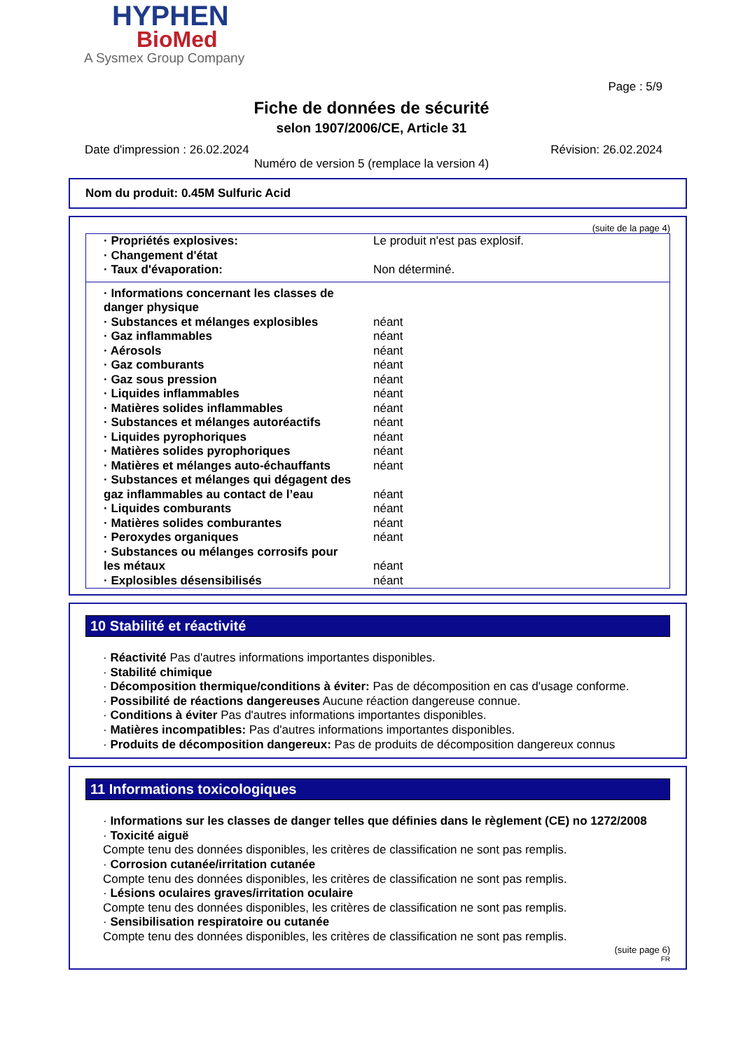HYPHEN
BioMed
A Sysmex Group Company
Page : 5/9
Fiche de données de sécurité
selon 1907/2006/CE, Article 31
Date d'impression : 26.02.2024 Révision: 26.02.2024
Numéro de version 5 (remplace la version 4)
Nom du produit: 0.45M Sulfuric Acid
(suite de la page 4)
| · Propriétés explosives: | Le produit n'est pas explosif. |
| · Changement d'état | |
| · Taux d'évaporation: | Non déterminé. |
| · Informations concernant les classes de danger physique | |
| · Substances et mélanges explosibles | néant |
| · Gaz inflammables | néant |
| · Aérosols | néant |
| · Gaz comburants | néant |
| · Gaz sous pression | néant |
| · Liquides inflammables | néant |
| · Matières solides inflammables | néant |
| · Substances et mélanges autoréactifs | néant |
| · Liquides pyrophoriques | néant |
| · Matières solides pyrophoriques | néant |
| · Matières et mélanges auto-échauffants | néant |
| · Substances et mélanges qui dégagent des gaz inflammables au contact de l’eau | néant |
| · Liquides comburants | néant |
| · Matières solides comburantes | néant |
| · Peroxydes organiques | néant |
| · Substances ou mélanges corrosifs pour les métaux | néant |
| · Explosibles désensibilisés | néant |
10 Stabilité et réactivité
· Réactivité Pas d'autres informations importantes disponibles.
· Stabilité chimique
· Décomposition thermique/conditions à éviter: Pas de décomposition en cas d'usage conforme.
· Possibilité de réactions dangereuses Aucune réaction dangereuse connue.
· Conditions à éviter Pas d'autres informations importantes disponibles.
· Matières incompatibles: Pas d'autres informations importantes disponibles.
· Produits de décomposition dangereux: Pas de produits de décomposition dangereux connus
11 Informations toxicologiques
· Informations sur les classes de danger telles que définies dans le règlement (CE) no 1272/2008
· Toxicité aiguë
Compte tenu des données disponibles, les critères de classification ne sont pas remplis.
· Corrosion cutanée/irritation cutanée
Compte tenu des données disponibles, les critères de classification ne sont pas remplis.
· Lésions oculaires graves/irritation oculaire
Compte tenu des données disponibles, les critères de classification ne sont pas remplis.
· Sensibilisation respiratoire ou cutanée
Compte tenu des données disponibles, les critères de classification ne sont pas remplis.
(suite page 6)
FR